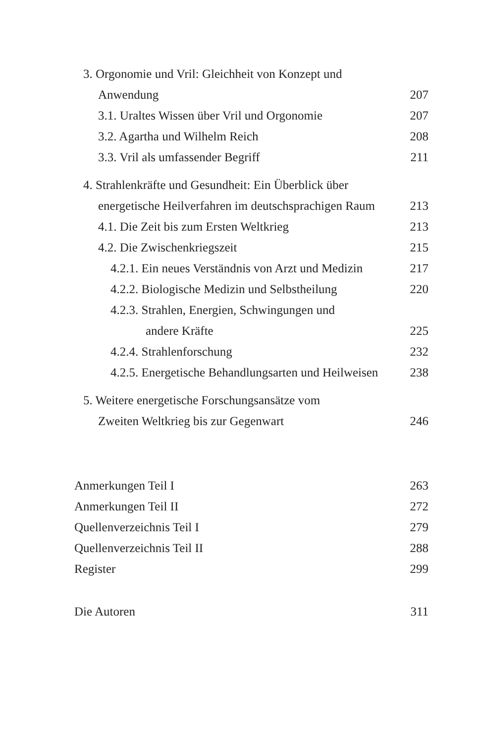3. Orgonomie und Vril: Gleichheit von Konzept und
Anwendung 207
3.1. Uraltes Wissen über Vril und Orgonomie 207
3.2. Agartha und Wilhelm Reich 208
3.3. Vril als umfassender Begriff 211
4. Strahlenkräfte und Gesundheit: Ein Überblick über
energetische Heilverfahren im deutschsprachigen Raum 213
4.1. Die Zeit bis zum Ersten Weltkrieg 213
4.2. Die Zwischenkriegszeit 215
4.2.1. Ein neues Verständnis von Arzt und Medizin 217
4.2.2. Biologische Medizin und Selbstheilung 220
4.2.3. Strahlen, Energien, Schwingungen und
andere Kräfte 225
4.2.4. Strahlenforschung 232
4.2.5. Energetische Behandlungsarten und Heilweisen 238
5. Weitere energetische Forschungsansätze vom
Zweiten Weltkrieg bis zur Gegenwart 246
Anmerkungen Teil I 263
Anmerkungen Teil II 272
Quellenverzeichnis Teil I 279
Quellenverzeichnis Teil II 288
Register 299
Die Autoren 311